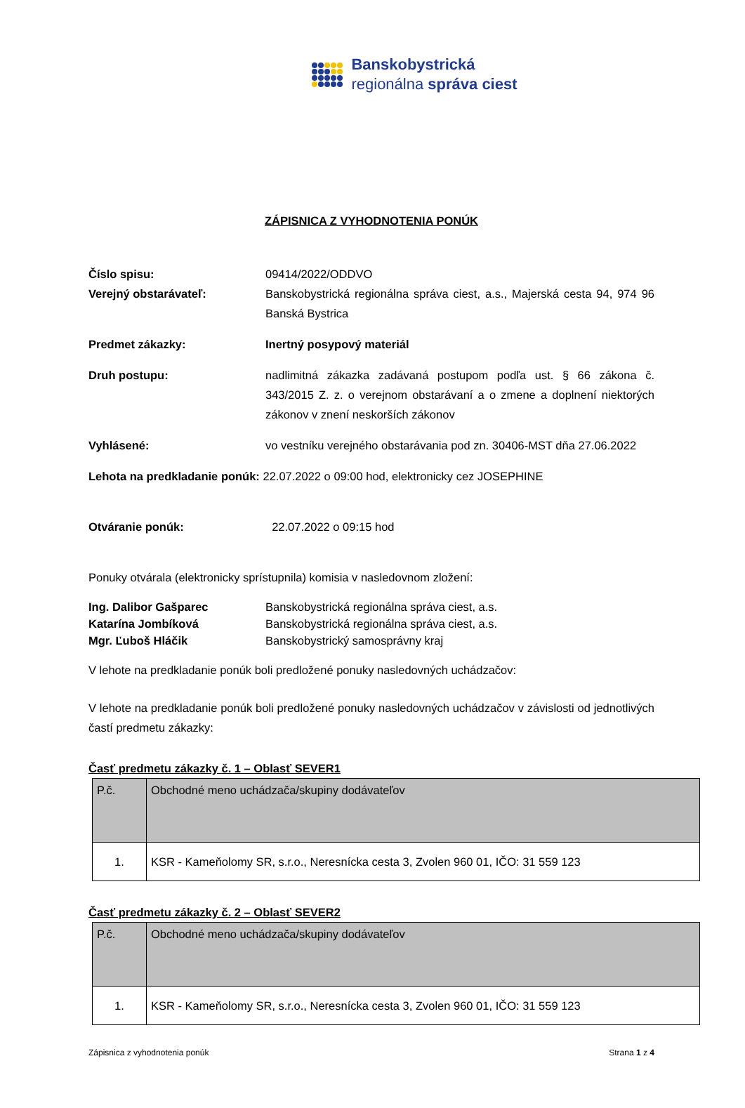Banskobystrická
regionálna správa ciest
ZÁPISNICA Z VYHODNOTENIA PONÚK
Číslo spisu: 09414/2022/ODDVO
Verejný obstarávateľ: Banskobystrická regionálna správa ciest, a.s., Majerská cesta 94, 974 96 Banská Bystrica
Predmet zákazky: Inertný posypový materiál
Druh postupu: nadlimitná zákazka zadávaná postupom podľa ust. § 66 zákona č. 343/2015 Z. z. o verejnom obstarávaní a o zmene a doplnení niektorých zákonov v znení neskorších zákonov
Vyhlásené: vo vestníku verejného obstarávania pod zn. 30406-MST dňa 27.06.2022
Lehota na predkladanie ponúk: 22.07.2022 o 09:00 hod, elektronicky cez JOSEPHINE
Otváranie ponúk: 22.07.2022 o 09:15 hod
Ponuky otvárala (elektronicky sprístupnila) komisia v nasledovnom zložení:
Ing. Dalibor Gašparec
Katarína Jombíková
Mgr. Ľuboš Hláčik
Banskobystrická regionálna správa ciest, a.s.
Banskobystrická regionálna správa ciest, a.s.
Banskobystrický samosprávny kraj
V lehote na predkladanie ponúk boli predložené ponuky nasledovných uchádzačov:
V lehote na predkladanie ponúk boli predložené ponuky nasledovných uchádzačov v závislosti od jednotlivých častí predmetu zákazky:
Časť predmetu zákazky č. 1 – Oblasť SEVER1
| P.č. | Obchodné meno uchádzača/skupiny dodávateľov |
| --- | --- |
| 1. | KSR - Kameňolomy SR, s.r.o., Neresnícka cesta 3, Zvolen 960 01, IČO: 31 559 123 |
Časť predmetu zákazky č. 2 – Oblasť SEVER2
| P.č. | Obchodné meno uchádzača/skupiny dodávateľov |
| --- | --- |
| 1. | KSR - Kameňolomy SR, s.r.o., Neresnícka cesta 3, Zvolen 960 01, IČO: 31 559 123 |
Zápisnica z vyhodnotenia ponúk Strana 1 z 4